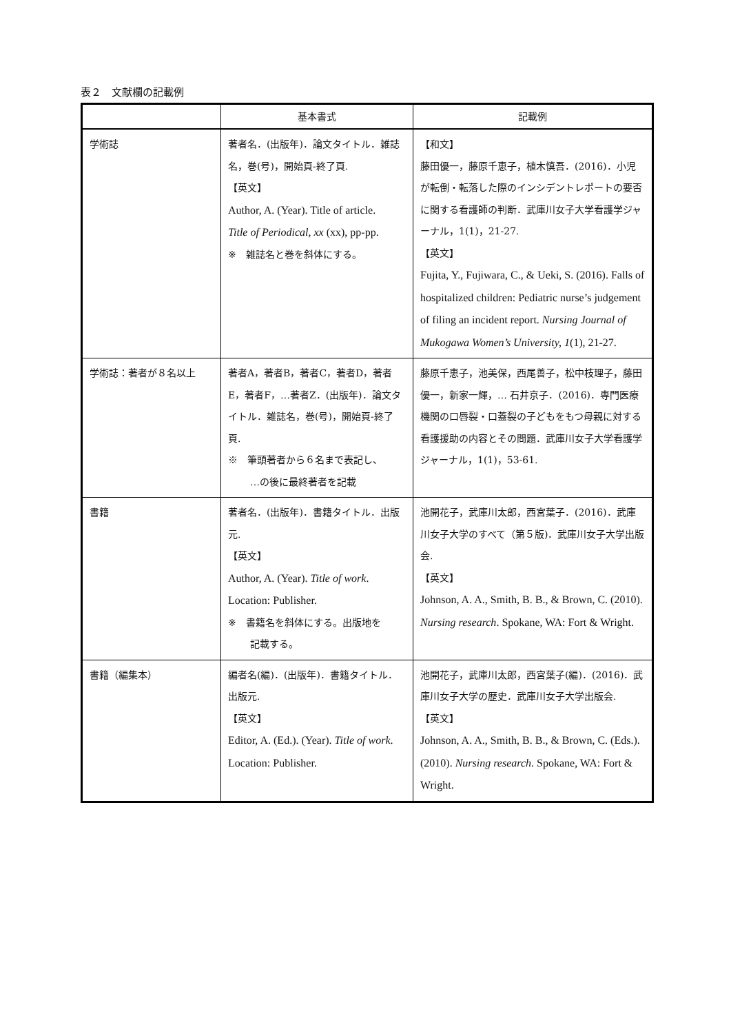表２　文献欄の記載例
| | 基本書式 | 記載例 |
| --- | --- | --- |
| 学術誌 | 著者名．(出版年)．論文タイトル．雑誌名，巻(号)，開始頁-終了頁. 【英文】 Author, A. (Year). Title of article. Title of Periodical, xx (xx), pp-pp. ※ 雑誌名と巻を斜体にする。 | 【和文】 藤田優一，藤原千恵子，植木慎吾．(2016)．小児が転倒・転落した際のインシデントレポートの要否に関する看護師の判断．武庫川女子大学看護学ジャーナル，1(1)，21-27. 【英文】 Fujita, Y., Fujiwara, C., & Ueki, S. (2016). Falls of hospitalized children: Pediatric nurse’s judgement of filing an incident report. Nursing Journal of Mukogawa Women’s University, 1 (1), 21-27. |
| 学術誌：著者が８名以上 | 著者A，著者B，著者C，著者D，著者E，著者F，…著者Z．(出版年)．論文タイトル．雑誌名，巻(号)，開始頁-終了頁. ※ 筆頭著者から６名まで表記し、 …の後に最終著者を記載 | 藤原千恵子，池美保，西尾善子，松中枝理子，藤田優一，新家一輝，… 石井京子．(2016)．専門医療機関の口唇裂・口蓋裂の子どもをもつ母親に対する看護援助の内容とその問題．武庫川女子大学看護学ジャーナル，1(1)，53-61. |
| 書籍 | 著者名．(出版年)．書籍タイトル．出版元. 【英文】 Author, A. (Year). Title of work . Location: Publisher. ※ 書籍名を斜体にする。出版地を 記載する。 | 池開花子，武庫川太郎，西宮葉子．(2016)．武庫川女子大学のすべて（第５版)．武庫川女子大学出版会. 【英文】 Johnson, A. A., Smith, B. B., & Brown, C. (2010). Nursing research . Spokane, WA: Fort & Wright. |
| 書籍（編集本） | 編者名(編)．(出版年)．書籍タイトル．出版元. 【英文】 Editor, A. (Ed.). (Year). Title of work . Location: Publisher. | 池開花子，武庫川太郎，西宮葉子(編)．(2016)．武庫川女子大学の歴史．武庫川女子大学出版会. 【英文】 Johnson, A. A., Smith, B. B., & Brown, C. (Eds.). (2010). Nursing research . Spokane, WA: Fort & Wright. |